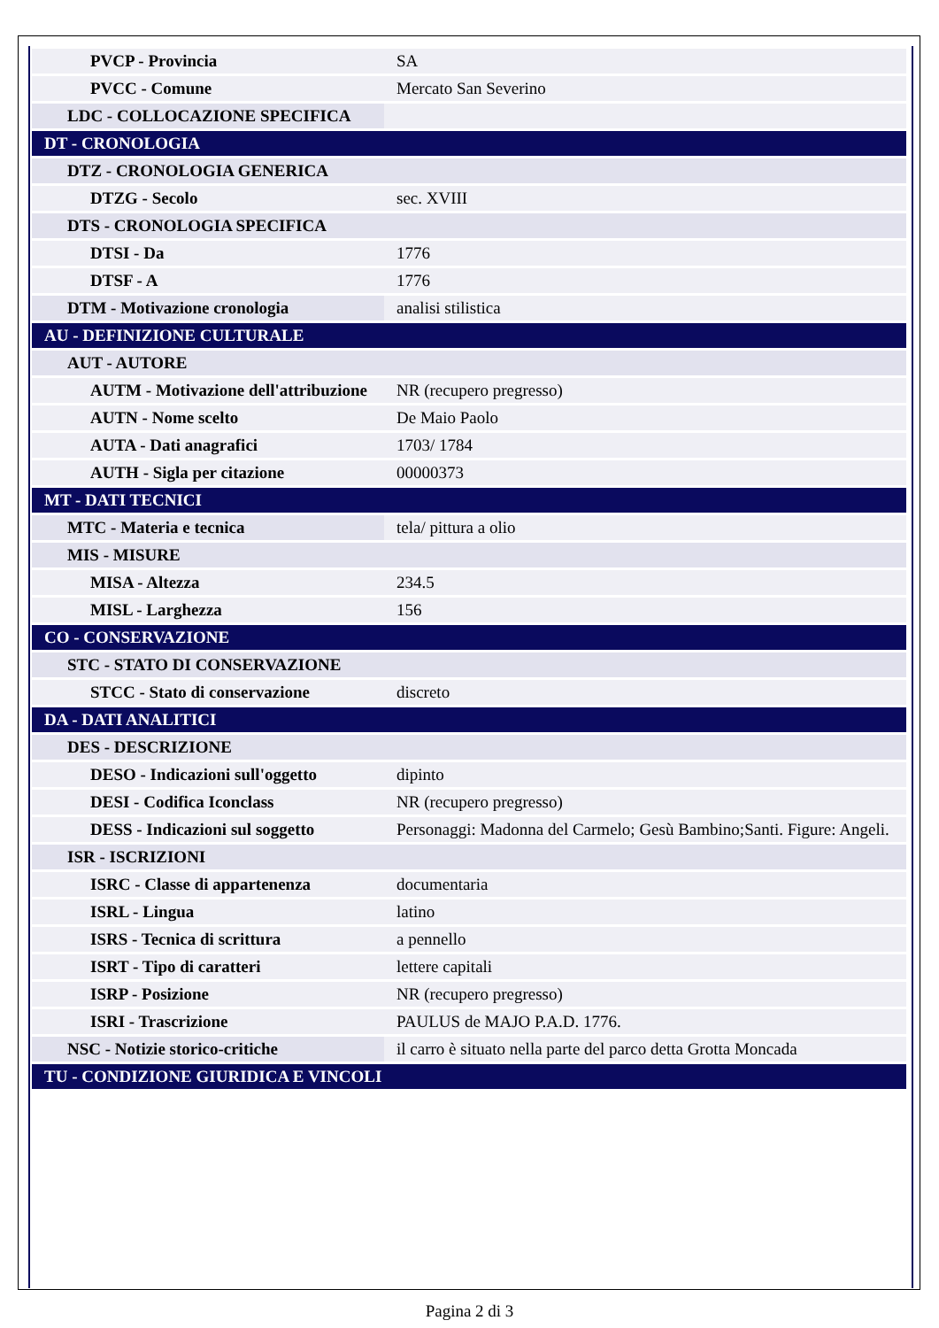| PVCP - Provincia | SA |
| PVCC - Comune | Mercato San Severino |
| LDC - COLLOCAZIONE SPECIFICA | |
| DT - CRONOLOGIA | |
| DTZ - CRONOLOGIA GENERICA | |
| DTZG - Secolo | sec. XVIII |
| DTS - CRONOLOGIA SPECIFICA | |
| DTSI - Da | 1776 |
| DTSF - A | 1776 |
| DTM - Motivazione cronologia | analisi stilistica |
| AU - DEFINIZIONE CULTURALE | |
| AUT - AUTORE | |
| AUTM - Motivazione dell'attribuzione | NR (recupero pregresso) |
| AUTN - Nome scelto | De Maio Paolo |
| AUTA - Dati anagrafici | 1703/ 1784 |
| AUTH - Sigla per citazione | 00000373 |
| MT - DATI TECNICI | |
| MTC - Materia e tecnica | tela/ pittura a olio |
| MIS - MISURE | |
| MISA - Altezza | 234.5 |
| MISL - Larghezza | 156 |
| CO - CONSERVAZIONE | |
| STC - STATO DI CONSERVAZIONE | |
| STCC - Stato di conservazione | discreto |
| DA - DATI ANALITICI | |
| DES - DESCRIZIONE | |
| DESO - Indicazioni sull'oggetto | dipinto |
| DESI - Codifica Iconclass | NR (recupero pregresso) |
| DESS - Indicazioni sul soggetto | Personaggi: Madonna del Carmelo; Gesù Bambino;Santi. Figure: Angeli. |
| ISR - ISCRIZIONI | |
| ISRC - Classe di appartenenza | documentaria |
| ISRL - Lingua | latino |
| ISRS - Tecnica di scrittura | a pennello |
| ISRT - Tipo di caratteri | lettere capitali |
| ISRP - Posizione | NR (recupero pregresso) |
| ISRI - Trascrizione | PAULUS de MAJO P.A.D. 1776. |
| NSC - Notizie storico-critiche | il carro è situato nella parte del parco detta Grotta Moncada |
| TU - CONDIZIONE GIURIDICA E VINCOLI | |
Pagina 2 di 3